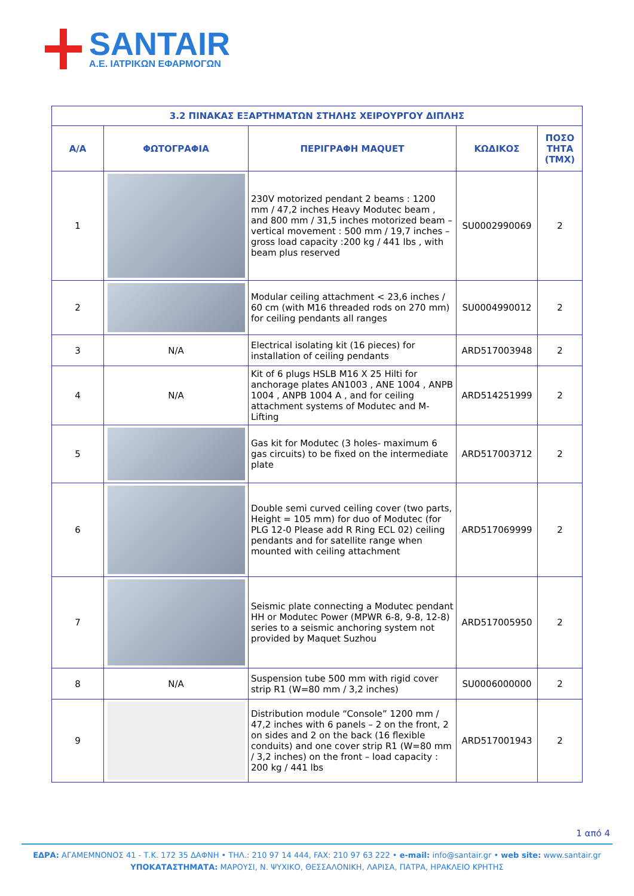SANTAIR
Α.Ε. ΙΑΤΡΙΚΩΝ ΕΦΑΡΜΟΓΩΝ
| 3.2 ΠΙΝΑΚΑΣ ΕΞΑΡΤΗΜΑΤΩΝ ΣΤΗΛΗΣ ΧΕΙΡΟΥΡΓΟΥ ΔΙΠΛΗΣ | | | | |
| --- | --- | --- | --- | --- |
| Α/Α | ΦΩΤΟΓΡΑΦΙΑ | ΠΕΡΙΓΡΑΦΗ MAQUET | ΚΩΔΙΚΟΣ | ΠΟΣΟ ΤΗΤΑ (ΤΜΧ) |
| 1 | | 230V motorized pendant 2 beams : 1200 mm / 47,2 inches Heavy Modutec beam , and 800 mm / 31,5 inches motorized beam – vertical movement : 500 mm / 19,7 inches – gross load capacity :200 kg / 441 lbs , with beam plus reserved | SU0002990069 | 2 |
| 2 | | Modular ceiling attachment < 23,6 inches / 60 cm (with M16 threaded rods on 270 mm) for ceiling pendants all ranges | SU0004990012 | 2 |
| 3 | N/A | Electrical isolating kit (16 pieces) for installation of ceiling pendants | ARD517003948 | 2 |
| 4 | N/A | Kit of 6 plugs HSLB M16 X 25 Hilti for anchorage plates AN1003 , ANE 1004 , ANPB 1004 , ANPB 1004 A , and for ceiling attachment systems of Modutec and M-Lifting | ARD514251999 | 2 |
| 5 | | Gas kit for Modutec (3 holes- maximum 6 gas circuits) to be fixed on the intermediate plate | ARD517003712 | 2 |
| 6 | | Double semi curved ceiling cover (two parts, Height = 105 mm) for duo of Modutec (for PLG 12-0 Please add R Ring ECL 02) ceiling pendants and for satellite range when mounted with ceiling attachment | ARD517069999 | 2 |
| 7 | | Seismic plate connecting a Modutec pendant HH or Modutec Power (MPWR 6-8, 9-8, 12-8) series to a seismic anchoring system not provided by Maquet Suzhou | ARD517005950 | 2 |
| 8 | N/A | Suspension tube 500 mm with rigid cover strip R1 (W=80 mm / 3,2 inches) | SU0006000000 | 2 |
| 9 | | Distribution module “Console” 1200 mm / 47,2 inches with 6 panels – 2 on the front, 2 on sides and 2 on the back (16 flexible conduits) and one cover strip R1 (W=80 mm / 3,2 inches) on the front – load capacity : 200 kg / 441 lbs | ARD517001943 | 2 |
1 από 4
ΕΔΡΑ: ΑΓΑΜΕΜΝΟΝΟΣ 41 - Τ.Κ. 172 35 ΔΑΦΝΗ • ΤΗΛ.: 210 97 14 444, FAX: 210 97 63 222 • e-mail: info@santair.gr • web site: www.santair.gr
ΥΠΟΚΑΤΑΣΤΗΜΑΤΑ: ΜΑΡΟΥΣΙ, Ν. ΨΥΧΙΚΟ, ΘΕΣΣΑΛΟΝΙΚΗ, ΛΑΡΙΣΑ, ΠΑΤΡΑ, ΗΡΑΚΛΕΙΟ ΚΡΗΤΗΣ